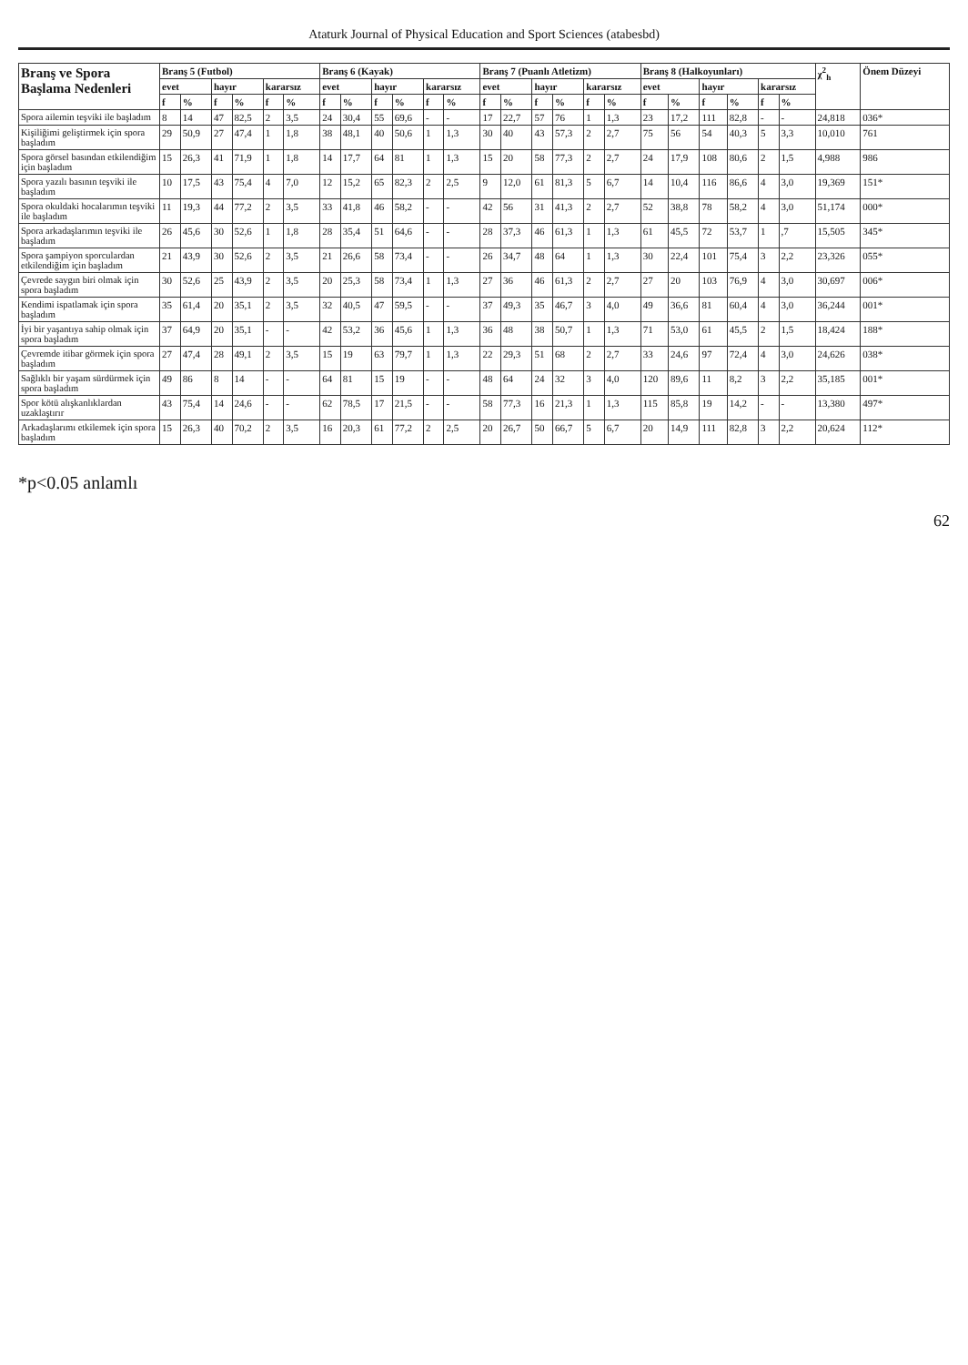Ataturk Journal of Physical Education and Sport Sciences (atabesbd)
| Branş ve Spora Başlama Nedenleri | Branş 5 (Futbol) | | | | | | Branş 6 (Kayak) | | | | | | Branş 7 (Puanlı Atletizm) | | | | | | Branş 8 (Halkoyunları) | | | | | | χ<sup>2</sup><sub>h</sub> | Önem Düzeyi |
| --- | --- | --- | --- | --- | --- | --- | --- | --- | --- | --- | --- | --- | --- | --- | --- | --- | --- | --- | --- | --- | --- | --- | --- | --- | --- | --- |
| | evet | | hayır | | kararsız | | evet | | hayır | | kararsız | | evet | | hayır | | kararsız | | evet | | hayır | | kararsız | | | |
| | f | % | f | % | f | % | f | % | f | % | f | % | f | % | f | % | f | % | f | % | f | % | f | % | | |
| Spora ailemin teşviki ile başladım | 8 | 14 | 47 | 82,5 | 2 | 3,5 | 24 | 30,4 | 55 | 69,6 | - | - | 17 | 22,7 | 57 | 76 | 1 | 1,3 | 23 | 17,2 | 111 | 82,8 | - | - | 24,818 | 036* |
| Kişiliğimi geliştirmek için spora başladım | 29 | 50,9 | 27 | 47,4 | 1 | 1,8 | 38 | 48,1 | 40 | 50,6 | 1 | 1,3 | 30 | 40 | 43 | 57,3 | 2 | 2,7 | 75 | 56 | 54 | 40,3 | 5 | 3,3 | 10,010 | 761 |
| Spora görsel basından etkilendiğim için başladım | 15 | 26,3 | 41 | 71,9 | 1 | 1,8 | 14 | 17,7 | 64 | 81 | 1 | 1,3 | 15 | 20 | 58 | 77,3 | 2 | 2,7 | 24 | 17,9 | 108 | 80,6 | 2 | 1,5 | 4,988 | 986 |
| Spora yazılı basının teşviki ile başladım | 10 | 17,5 | 43 | 75,4 | 4 | 7,0 | 12 | 15,2 | 65 | 82,3 | 2 | 2,5 | 9 | 12,0 | 61 | 81,3 | 5 | 6,7 | 14 | 10,4 | 116 | 86,6 | 4 | 3,0 | 19,369 | 151* |
| Spora okuldaki hocalarımın teşviki ile başladım | 11 | 19,3 | 44 | 77,2 | 2 | 3,5 | 33 | 41,8 | 46 | 58,2 | - | - | 42 | 56 | 31 | 41,3 | 2 | 2,7 | 52 | 38,8 | 78 | 58,2 | 4 | 3,0 | 51,174 | 000* |
| Spora arkadaşlarımın teşviki ile başladım | 26 | 45,6 | 30 | 52,6 | 1 | 1,8 | 28 | 35,4 | 51 | 64,6 | - | - | 28 | 37,3 | 46 | 61,3 | 1 | 1,3 | 61 | 45,5 | 72 | 53,7 | 1 | ,7 | 15,505 | 345* |
| Spora şampiyon sporculardan etkilendiğim için başladım | 21 | 43,9 | 30 | 52,6 | 2 | 3,5 | 21 | 26,6 | 58 | 73,4 | - | - | 26 | 34,7 | 48 | 64 | 1 | 1,3 | 30 | 22,4 | 101 | 75,4 | 3 | 2,2 | 23,326 | 055* |
| Çevrede saygın biri olmak için spora başladım | 30 | 52,6 | 25 | 43,9 | 2 | 3,5 | 20 | 25,3 | 58 | 73,4 | 1 | 1,3 | 27 | 36 | 46 | 61,3 | 2 | 2,7 | 27 | 20 | 103 | 76,9 | 4 | 3,0 | 30,697 | 006* |
| Kendimi ispatlamak için spora başladım | 35 | 61,4 | 20 | 35,1 | 2 | 3,5 | 32 | 40,5 | 47 | 59,5 | - | - | 37 | 49,3 | 35 | 46,7 | 3 | 4,0 | 49 | 36,6 | 81 | 60,4 | 4 | 3,0 | 36,244 | 001* |
| İyi bir yaşantıya sahip olmak için spora başladım | 37 | 64,9 | 20 | 35,1 | - | - | 42 | 53,2 | 36 | 45,6 | 1 | 1,3 | 36 | 48 | 38 | 50,7 | 1 | 1,3 | 71 | 53,0 | 61 | 45,5 | 2 | 1,5 | 18,424 | 188* |
| Çevremde itibar görmek için spora başladım | 27 | 47,4 | 28 | 49,1 | 2 | 3,5 | 15 | 19 | 63 | 79,7 | 1 | 1,3 | 22 | 29,3 | 51 | 68 | 2 | 2,7 | 33 | 24,6 | 97 | 72,4 | 4 | 3,0 | 24,626 | 038* |
| Sağlıklı bir yaşam sürdürmek için spora başladım | 49 | 86 | 8 | 14 | - | - | 64 | 81 | 15 | 19 | - | - | 48 | 64 | 24 | 32 | 3 | 4,0 | 120 | 89,6 | 11 | 8,2 | 3 | 2,2 | 35,185 | 001* |
| Spor kötü alışkanlıklardan uzaklaştırır | 43 | 75,4 | 14 | 24,6 | - | - | 62 | 78,5 | 17 | 21,5 | - | - | 58 | 77,3 | 16 | 21,3 | 1 | 1,3 | 115 | 85,8 | 19 | 14,2 | - | - | 13,380 | 497* |
| Arkadaşlarımı etkilemek için spora başladım | 15 | 26,3 | 40 | 70,2 | 2 | 3,5 | 16 | 20,3 | 61 | 77,2 | 2 | 2,5 | 20 | 26,7 | 50 | 66,7 | 5 | 6,7 | 20 | 14,9 | 111 | 82,8 | 3 | 2,2 | 20,624 | 112* |
*p<0.05 anlamlı
62